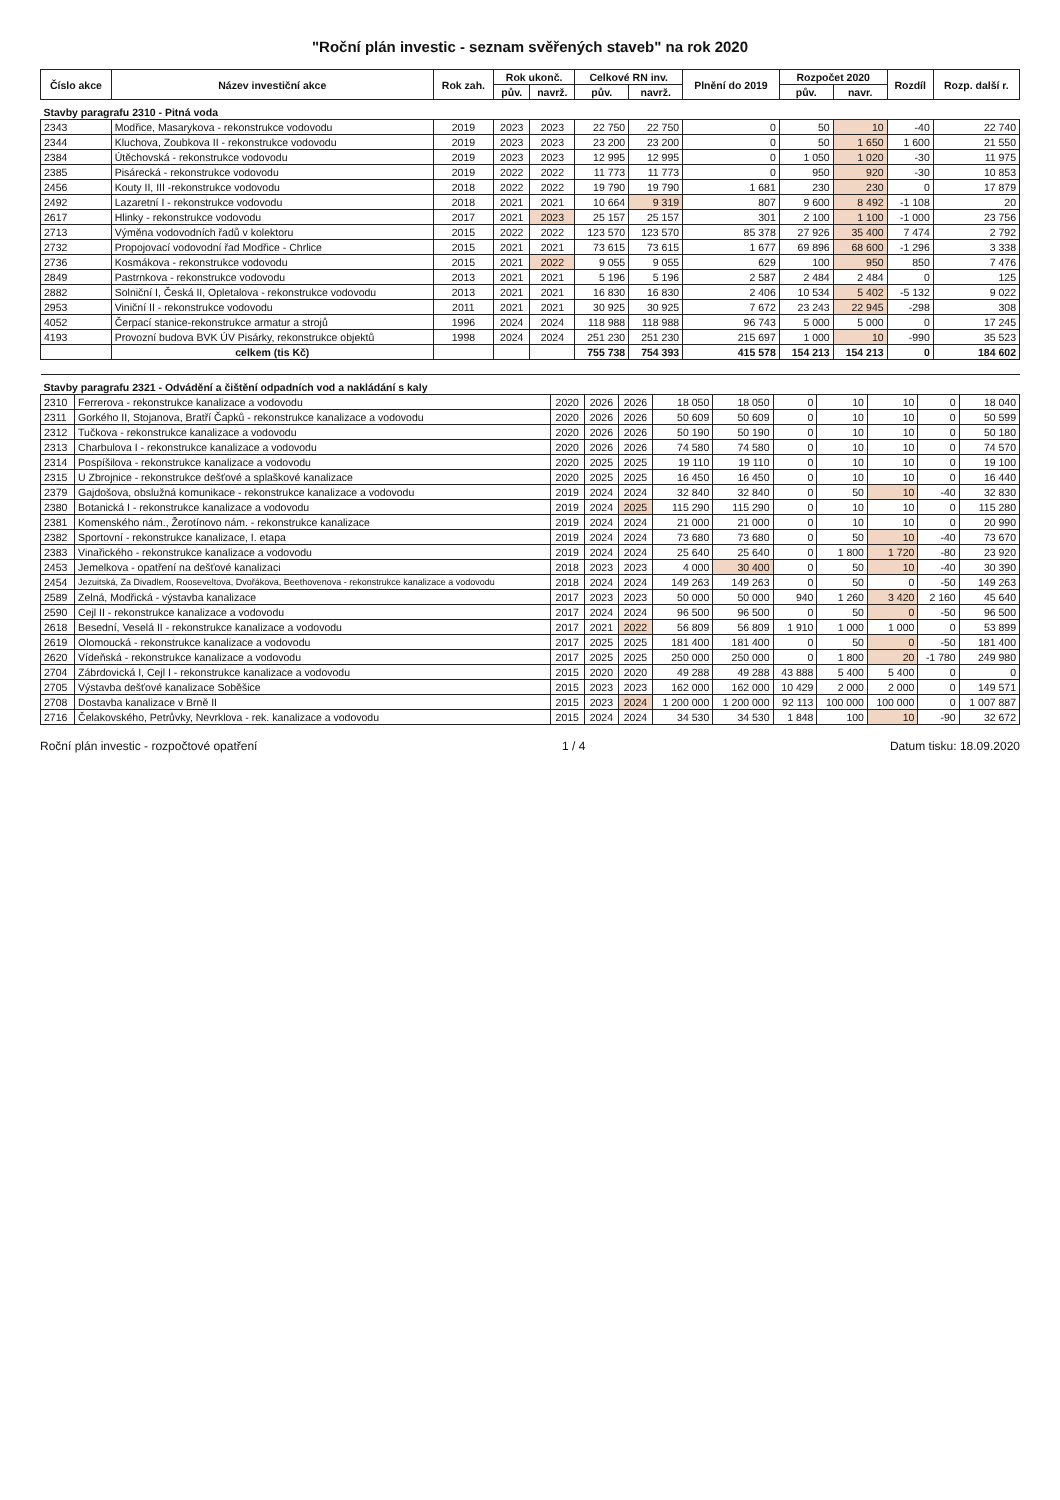"Roční plán investic - seznam svěřených staveb" na rok 2020
| Číslo akce | Název investiční akce | Rok zah. | Rok ukonč. | | Celkové RN inv. | | Plnění do 2019 | Rozpočet 2020 | | Rozdíl | Rozp. další r. |
| --- | --- | --- | --- | --- | --- | --- | --- | --- | --- | --- | --- |
| | | | pův. | navrž. | pův. | navrž. | | pův. | navr. | | |
| Stavby paragrafu 2310 - Pitná voda | | | | | | | | | | | |
| 2343 | Modřice, Masarykova - rekonstrukce vodovodu | 2019 | 2023 | 2023 | 22 750 | 22 750 | 0 | 50 | 10 | -40 | 22 740 |
| 2344 | Kluchova, Zoubkova II - rekonstrukce vodovodu | 2019 | 2023 | 2023 | 23 200 | 23 200 | 0 | 50 | 1 650 | 1 600 | 21 550 |
| 2384 | Útěchovská - rekonstrukce vodovodu | 2019 | 2023 | 2023 | 12 995 | 12 995 | 0 | 1 050 | 1 020 | -30 | 11 975 |
| 2385 | Pisárecká - rekonstrukce vodovodu | 2019 | 2022 | 2022 | 11 773 | 11 773 | 0 | 950 | 920 | -30 | 10 853 |
| 2456 | Kouty II, III -rekonstrukce vodovodu | 2018 | 2022 | 2022 | 19 790 | 19 790 | 1 681 | 230 | 230 | 0 | 17 879 |
| 2492 | Lazaretní I - rekonstrukce vodovodu | 2018 | 2021 | 2021 | 10 664 | 9 319 | 807 | 9 600 | 8 492 | -1 108 | 20 |
| 2617 | Hlinky - rekonstrukce vodovodu | 2017 | 2021 | 2023 | 25 157 | 25 157 | 301 | 2 100 | 1 100 | -1 000 | 23 756 |
| 2713 | Výměna vodovodních řadů v kolektoru | 2015 | 2022 | 2022 | 123 570 | 123 570 | 85 378 | 27 926 | 35 400 | 7 474 | 2 792 |
| 2732 | Propojovací vodovodní řad Modřice - Chrlice | 2015 | 2021 | 2021 | 73 615 | 73 615 | 1 677 | 69 896 | 68 600 | -1 296 | 3 338 |
| 2736 | Kosmákova - rekonstrukce vodovodu | 2015 | 2021 | 2022 | 9 055 | 9 055 | 629 | 100 | 950 | 850 | 7 476 |
| 2849 | Pastrnkova - rekonstrukce vodovodu | 2013 | 2021 | 2021 | 5 196 | 5 196 | 2 587 | 2 484 | 2 484 | 0 | 125 |
| 2882 | Solniční I, Česká II, Opletalova - rekonstrukce vodovodu | 2013 | 2021 | 2021 | 16 830 | 16 830 | 2 406 | 10 534 | 5 402 | -5 132 | 9 022 |
| 2953 | Viniční II - rekonstrukce vodovodu | 2011 | 2021 | 2021 | 30 925 | 30 925 | 7 672 | 23 243 | 22 945 | -298 | 308 |
| 4052 | Čerpací stanice-rekonstrukce armatur a strojů | 1996 | 2024 | 2024 | 118 988 | 118 988 | 96 743 | 5 000 | 5 000 | 0 | 17 245 |
| 4193 | Provozní budova BVK ÚV Pisárky, rekonstrukce objektů | 1998 | 2024 | 2024 | 251 230 | 251 230 | 215 697 | 1 000 | 10 | -990 | 35 523 |
| | celkem (tis Kč) | | | | 755 738 | 754 393 | 415 578 | 154 213 | 154 213 | 0 | 184 602 |
| Stavby paragrafu 2321 - Odvádění a čištění odpadních vod a nakládání s kaly | | | | | | | | | | | |
| 2310 | Ferrerova - rekonstrukce kanalizace a vodovodu | 2020 | 2026 | 2026 | 18 050 | 18 050 | 0 | 10 | 10 | 0 | 18 040 |
| 2311 | Gorkého II, Stojanova, Bratří Čapků - rekonstrukce kanalizace a vodovodu | 2020 | 2026 | 2026 | 50 609 | 50 609 | 0 | 10 | 10 | 0 | 50 599 |
| 2312 | Tučkova - rekonstrukce kanalizace a vodovodu | 2020 | 2026 | 2026 | 50 190 | 50 190 | 0 | 10 | 10 | 0 | 50 180 |
| 2313 | Charbulova I - rekonstrukce kanalizace a vodovodu | 2020 | 2026 | 2026 | 74 580 | 74 580 | 0 | 10 | 10 | 0 | 74 570 |
| 2314 | Pospíšilova - rekonstrukce kanalizace a vodovodu | 2020 | 2025 | 2025 | 19 110 | 19 110 | 0 | 10 | 10 | 0 | 19 100 |
| 2315 | U Zbrojnice - rekonstrukce dešťové a splaškové kanalizace | 2020 | 2025 | 2025 | 16 450 | 16 450 | 0 | 10 | 10 | 0 | 16 440 |
| 2379 | Gajdošova, obslužná komunikace - rekonstrukce kanalizace a vodovodu | 2019 | 2024 | 2024 | 32 840 | 32 840 | 0 | 50 | 10 | -40 | 32 830 |
| 2380 | Botanická I - rekonstrukce kanalizace a vodovodu | 2019 | 2024 | 2025 | 115 290 | 115 290 | 0 | 10 | 10 | 0 | 115 280 |
| 2381 | Komenského nám., Žerotínovo nám. - rekonstrukce kanalizace | 2019 | 2024 | 2024 | 21 000 | 21 000 | 0 | 10 | 10 | 0 | 20 990 |
| 2382 | Sportovní - rekonstrukce kanalizace, I. etapa | 2019 | 2024 | 2024 | 73 680 | 73 680 | 0 | 50 | 10 | -40 | 73 670 |
| 2383 | Vinařického - rekonstrukce kanalizace a vodovodu | 2019 | 2024 | 2024 | 25 640 | 25 640 | 0 | 1 800 | 1 720 | -80 | 23 920 |
| 2453 | Jemelkova - opatření na dešťové kanalizaci | 2018 | 2023 | 2023 | 4 000 | 30 400 | 0 | 50 | 10 | -40 | 30 390 |
| 2454 | Jezuitská, Za Divadlem, Rooseveltova, Dvořákova, Beethovenova - rekonstrukce kanalizace a vodovodu | 2018 | 2024 | 2024 | 149 263 | 149 263 | 0 | 50 | 0 | -50 | 149 263 |
| 2589 | Zelná, Modřická - výstavba kanalizace | 2017 | 2023 | 2023 | 50 000 | 50 000 | 940 | 1 260 | 3 420 | 2 160 | 45 640 |
| 2590 | Cejl II - rekonstrukce kanalizace a vodovodu | 2017 | 2024 | 2024 | 96 500 | 96 500 | 0 | 50 | 0 | -50 | 96 500 |
| 2618 | Besední, Veselá II - rekonstrukce kanalizace a vodovodu | 2017 | 2021 | 2022 | 56 809 | 56 809 | 1 910 | 1 000 | 1 000 | 0 | 53 899 |
| 2619 | Olomoucká - rekonstrukce kanalizace a vodovodu | 2017 | 2025 | 2025 | 181 400 | 181 400 | 0 | 50 | 0 | -50 | 181 400 |
| 2620 | Vídeňská - rekonstrukce kanalizace a vodovodu | 2017 | 2025 | 2025 | 250 000 | 250 000 | 0 | 1 800 | 20 | -1 780 | 249 980 |
| 2704 | Zábrdovická I, Cejl I - rekonstrukce kanalizace a vodovodu | 2015 | 2020 | 2020 | 49 288 | 49 288 | 43 888 | 5 400 | 5 400 | 0 | 0 |
| 2705 | Výstavba dešťové kanalizace Soběšice | 2015 | 2023 | 2023 | 162 000 | 162 000 | 10 429 | 2 000 | 2 000 | 0 | 149 571 |
| 2708 | Dostavba kanalizace v Brně II | 2015 | 2023 | 2024 | 1 200 000 | 1 200 000 | 92 113 | 100 000 | 100 000 | 0 | 1 007 887 |
| 2716 | Čelakovského, Petrůvky, Nevrklova - rek. kanalizace a vodovodu | 2015 | 2024 | 2024 | 34 530 | 34 530 | 1 848 | 100 | 10 | -90 | 32 672 |
Roční plán investic - rozpočtové opatření 1 / 4 Datum tisku: 18.09.2020